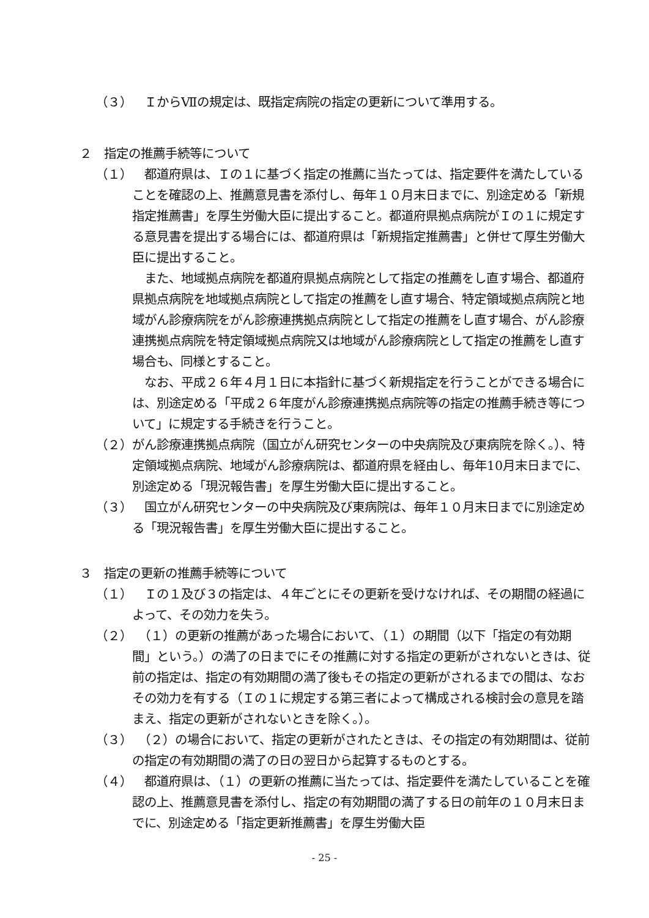（３）　ＩからⅦの規定は、既指定病院の指定の更新について準用する。
２　指定の推薦手続等について
（１）　都道府県は、Ｉの１に基づく指定の推薦に当たっては、指定要件を満たしていることを確認の上、推薦意見書を添付し、毎年１０月末日までに、別途定める「新規指定推薦書」を厚生労働大臣に提出すること。都道府県拠点病院がＩの１に規定する意見書を提出する場合には、都道府県は「新規指定推薦書」と併せて厚生労働大臣に提出すること。
　また、地域拠点病院を都道府県拠点病院として指定の推薦をし直す場合、都道府県拠点病院を地域拠点病院として指定の推薦をし直す場合、特定領域拠点病院と地域がん診療病院をがん診療連携拠点病院として指定の推薦をし直す場合、がん診療連携拠点病院を特定領域拠点病院又は地域がん診療病院として指定の推薦をし直す場合も、同様とすること。
　なお、平成２６年４月１日に本指針に基づく新規指定を行うことができる場合には、別途定める「平成２６年度がん診療連携拠点病院等の指定の推薦手続き等について」に規定する手続きを行うこと。
（２） がん診療連携拠点病院（国立がん研究センターの中央病院及び東病院を除く。）、特定領域拠点病院、地域がん診療病院は、都道府県を経由し、毎年10月末日までに、別途定める「現況報告書」を厚生労働大臣に提出すること。
（３）　国立がん研究センターの中央病院及び東病院は、毎年１０月末日までに別途定める「現況報告書」を厚生労働大臣に提出すること。
３　指定の更新の推薦手続等について
（１）　Ｉの１及び３の指定は、４年ごとにその更新を受けなければ、その期間の経過によって、その効力を失う。
（２）　（１）の更新の推薦があった場合において、（１）の期間（以下「指定の有効期間」という。）の満了の日までにその推薦に対する指定の更新がされないときは、従前の指定は、指定の有効期間の満了後もその指定の更新がされるまでの間は、なおその効力を有する（Ｉの１に規定する第三者によって構成される検討会の意見を踏まえ、指定の更新がされないときを除く。）。
（３）　（２）の場合において、指定の更新がされたときは、その指定の有効期間は、従前の指定の有効期間の満了の日の翌日から起算するものとする。
（４）　都道府県は、（１）の更新の推薦に当たっては、指定要件を満たしていることを確認の上、推薦意見書を添付し、指定の有効期間の満了する日の前年の１０月末日までに、別途定める「指定更新推薦書」を厚生労働大臣
- 25 -